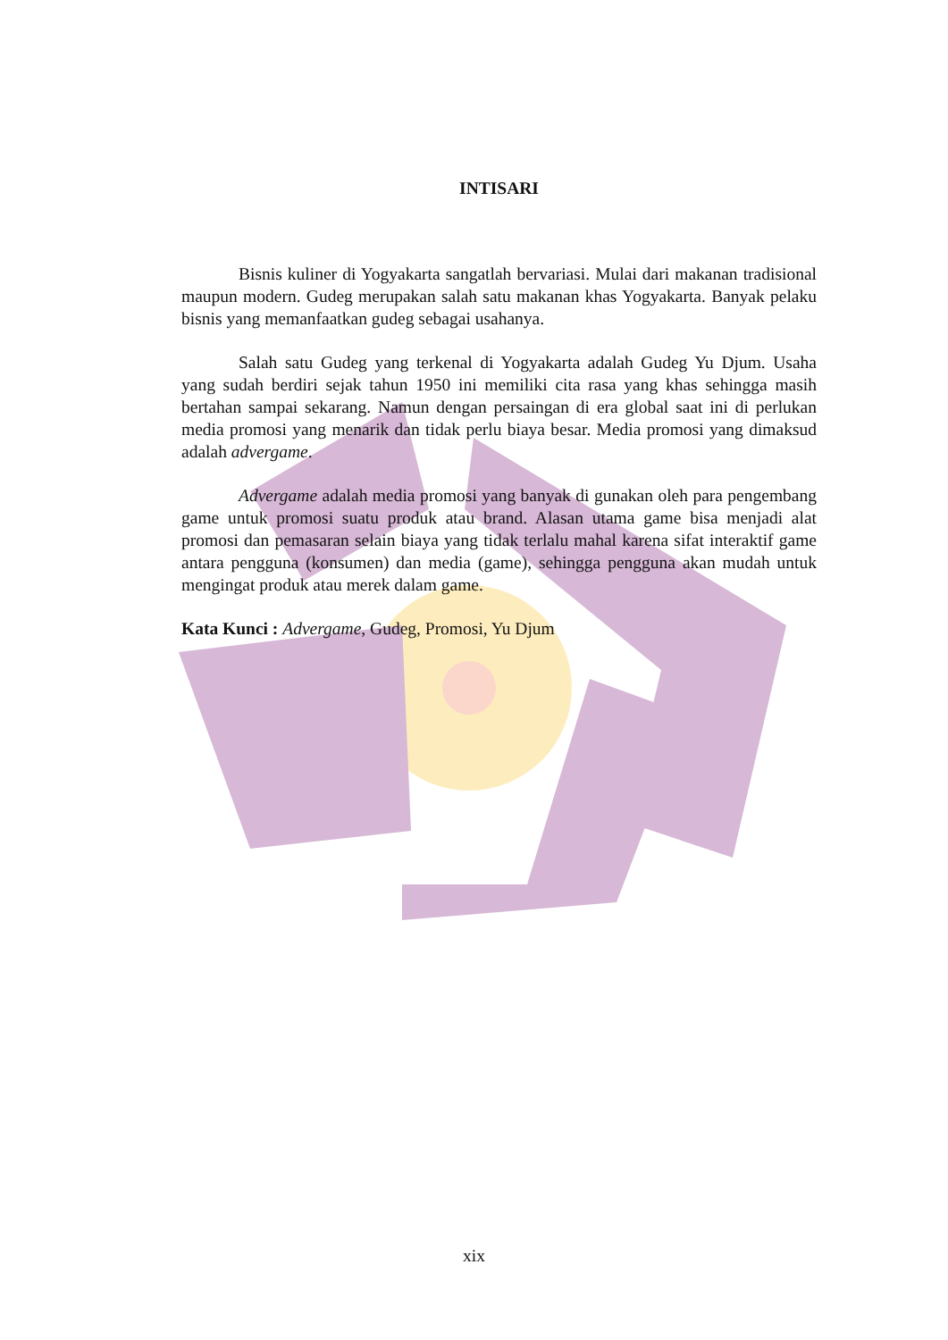INTISARI
Bisnis kuliner di Yogyakarta sangatlah bervariasi. Mulai dari makanan tradisional maupun modern. Gudeg merupakan salah satu makanan khas Yogyakarta. Banyak pelaku bisnis yang memanfaatkan gudeg sebagai usahanya.
Salah satu Gudeg yang terkenal di Yogyakarta adalah Gudeg Yu Djum. Usaha yang sudah berdiri sejak tahun 1950 ini memiliki cita rasa yang khas sehingga masih bertahan sampai sekarang. Namun dengan persaingan di era global saat ini di perlukan media promosi yang menarik dan tidak perlu biaya besar. Media promosi yang dimaksud adalah advergame.
Advergame adalah media promosi yang banyak di gunakan oleh para pengembang game untuk promosi suatu produk atau brand. Alasan utama game bisa menjadi alat promosi dan pemasaran selain biaya yang tidak terlalu mahal karena sifat interaktif game antara pengguna (konsumen) dan media (game), sehingga pengguna akan mudah untuk mengingat produk atau merek dalam game.
Kata Kunci : Advergame, Gudeg, Promosi, Yu Djum
xix